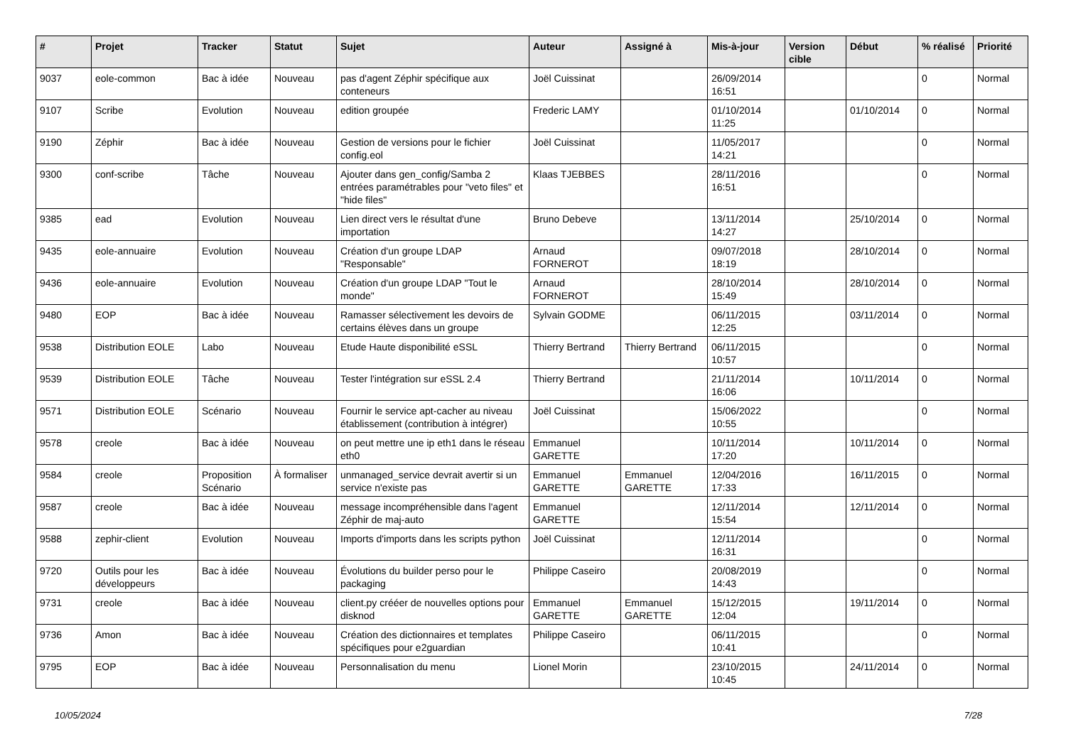| # | Projet | Tracker | Statut | Sujet | Auteur | Assigné à | Mis-à-jour | Version cible | Début | % réalisé | Priorité |
| --- | --- | --- | --- | --- | --- | --- | --- | --- | --- | --- | --- |
| 9037 | eole-common | Bac à idée | Nouveau | pas d'agent Zéphir spécifique aux conteneurs | Joël Cuissinat | | 26/09/2014 16:51 | | | 0 | Normal |
| 9107 | Scribe | Evolution | Nouveau | edition groupée | Frederic LAMY | | 01/10/2014 11:25 | | 01/10/2014 | 0 | Normal |
| 9190 | Zéphir | Bac à idée | Nouveau | Gestion de versions pour le fichier config.eol | Joël Cuissinat | | 11/05/2017 14:21 | | | 0 | Normal |
| 9300 | conf-scribe | Tâche | Nouveau | Ajouter dans gen_config/Samba 2 entrées paramétrables pour "veto files" et "hide files" | Klaas TJEBBES | | 28/11/2016 16:51 | | | 0 | Normal |
| 9385 | ead | Evolution | Nouveau | Lien direct vers le résultat d'une importation | Bruno Debeve | | 13/11/2014 14:27 | | 25/10/2014 | 0 | Normal |
| 9435 | eole-annuaire | Evolution | Nouveau | Création d'un groupe LDAP "Responsable" | Arnaud FORNEROT | | 09/07/2018 18:19 | | 28/10/2014 | 0 | Normal |
| 9436 | eole-annuaire | Evolution | Nouveau | Création d'un groupe LDAP "Tout le monde" | Arnaud FORNEROT | | 28/10/2014 15:49 | | 28/10/2014 | 0 | Normal |
| 9480 | EOP | Bac à idée | Nouveau | Ramasser sélectivement les devoirs de certains élèves dans un groupe | Sylvain GODME | | 06/11/2015 12:25 | | 03/11/2014 | 0 | Normal |
| 9538 | Distribution EOLE | Labo | Nouveau | Etude Haute disponibilité eSSL | Thierry Bertrand | Thierry Bertrand | 06/11/2015 10:57 | | | 0 | Normal |
| 9539 | Distribution EOLE | Tâche | Nouveau | Tester l'intégration sur eSSL 2.4 | Thierry Bertrand | | 21/11/2014 16:06 | | 10/11/2014 | 0 | Normal |
| 9571 | Distribution EOLE | Scénario | Nouveau | Fournir le service apt-cacher au niveau établissement (contribution à intégrer) | Joël Cuissinat | | 15/06/2022 10:55 | | | 0 | Normal |
| 9578 | creole | Bac à idée | Nouveau | on peut mettre une ip eth1 dans le réseau eth0 | Emmanuel GARETTE | | 10/11/2014 17:20 | | 10/11/2014 | 0 | Normal |
| 9584 | creole | Proposition Scénario | À formaliser | unmanaged_service devrait avertir si un service n'existe pas | Emmanuel GARETTE | Emmanuel GARETTE | 12/04/2016 17:33 | | 16/11/2015 | 0 | Normal |
| 9587 | creole | Bac à idée | Nouveau | message incompréhensible dans l'agent Zéphir de maj-auto | Emmanuel GARETTE | | 12/11/2014 15:54 | | 12/11/2014 | 0 | Normal |
| 9588 | zephir-client | Evolution | Nouveau | Imports d'imports dans les scripts python | Joël Cuissinat | | 12/11/2014 16:31 | | | 0 | Normal |
| 9720 | Outils pour les développeurs | Bac à idée | Nouveau | Évolutions du builder perso pour le packaging | Philippe Caseiro | | 20/08/2019 14:43 | | | 0 | Normal |
| 9731 | creole | Bac à idée | Nouveau | client.py crééer de nouvelles options pour disknod | Emmanuel GARETTE | Emmanuel GARETTE | 15/12/2015 12:04 | | 19/11/2014 | 0 | Normal |
| 9736 | Amon | Bac à idée | Nouveau | Création des dictionnaires et templates spécifiques pour e2guardian | Philippe Caseiro | | 06/11/2015 10:41 | | | 0 | Normal |
| 9795 | EOP | Bac à idée | Nouveau | Personnalisation du menu | Lionel Morin | | 23/10/2015 10:45 | | 24/11/2014 | 0 | Normal |
10/05/2024 7/28